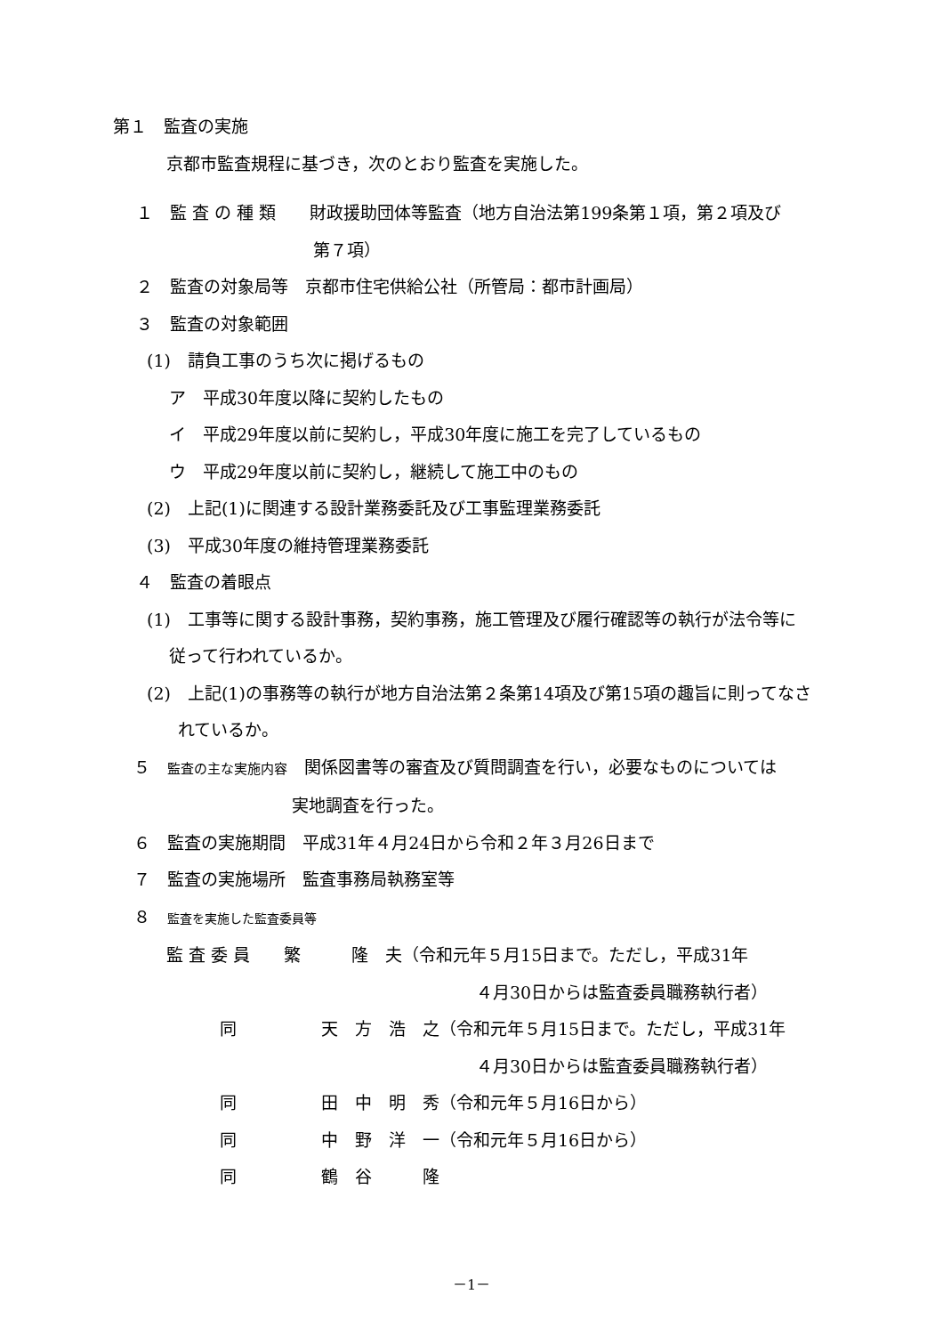第１　監査の実施
京都市監査規程に基づき，次のとおり監査を実施した。
１　監 査 の 種 類　　財政援助団体等監査（地方自治法第199条第１項，第２項及び
第７項）
２　監査の対象局等　京都市住宅供給公社（所管局：都市計画局）
３　監査の対象範囲
(1)　請負工事のうち次に掲げるもの
ア　平成30年度以降に契約したもの
イ　平成29年度以前に契約し，平成30年度に施工を完了しているもの
ウ　平成29年度以前に契約し，継続して施工中のもの
(2)　上記(1)に関連する設計業務委託及び工事監理業務委託
(3)　平成30年度の維持管理業務委託
４　監査の着眼点
(1)　工事等に関する設計事務，契約事務，施工管理及び履行確認等の執行が法令等に
従って行われているか。
(2)　上記(1)の事務等の執行が地方自治法第２条第14項及び第15項の趣旨に則ってなさ
れているか。
５　監査の主な実施内容　関係図書等の審査及び質問調査を行い，必要なものについては
実地調査を行った。
６　監査の実施期間　平成31年４月24日から令和２年３月26日まで
７　監査の実施場所　監査事務局執務室等
８　監査を実施した監査委員等
監 査 委 員　　繁　　　隆　夫（令和元年５月15日まで。ただし，平成31年
４月30日からは監査委員職務執行者）
同　　　　　天　方　浩　之（令和元年５月15日まで。ただし，平成31年
４月30日からは監査委員職務執行者）
同　　　　　田　中　明　秀（令和元年５月16日から）
同　　　　　中　野　洋　一（令和元年５月16日から）
同　　　　　鶴　谷　　　隆
－1－